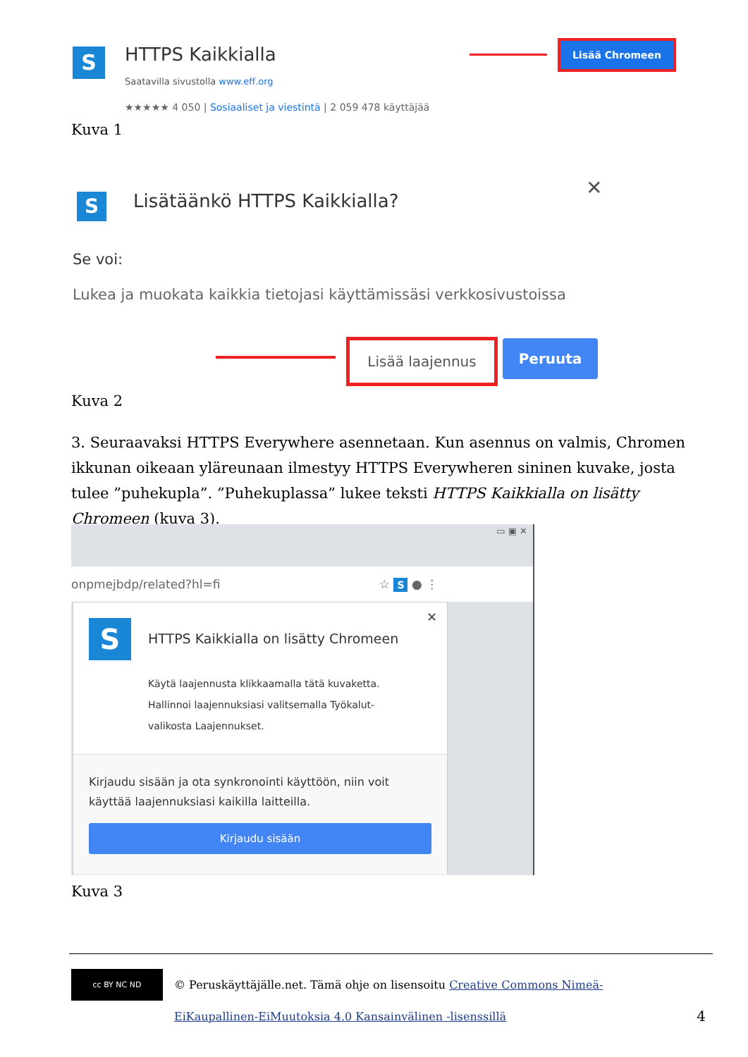S HTTPS Kaikkialla
Saatavilla sivustolla www.eff.org
★★★★★ 4 050 | Sosiaaliset ja viestintä | 2 059 478 käyttäjää
Lisää Chromeen
Kuva 1
S Lisätäänkö HTTPS Kaikkialla?
✕
Se voi:
Lukea ja muokata kaikkia tietojasi käyttämissäsi verkkosivustoissa
Lisää laajennus Peruuta
Kuva 2
3. Seuraavaksi HTTPS Everywhere asennetaan. Kun asennus on valmis, Chromen ikkunan oikeaan yläreunaan ilmestyy HTTPS Everywheren sininen kuvake, josta tulee ”puhekupla”. ”Puhekuplassa” lukee teksti HTTPS Kaikkialla on lisätty Chromeen (kuva 3).
▭ ▣ ✕
onpmejbdp/related?hl=fi ☆ S ● ⋮
S
✕
HTTPS Kaikkialla on lisätty Chromeen
Käytä laajennusta klikkaamalla tätä kuvaketta.
Hallinnoi laajennuksiasi valitsemalla Työkalut-valikosta Laajennukset.
Kirjaudu sisään ja ota synkronointi käyttöön, niin voit käyttää laajennuksiasi kaikilla laitteilla.
Kirjaudu sisään
Kuva 3
cc BY NC ND
© Peruskäyttäjälle.net. Tämä ohje on lisensoitu Creative Commons Nimeä-EiKaupallinen-EiMuutoksia 4.0 Kansainvälinen -lisenssillä
4